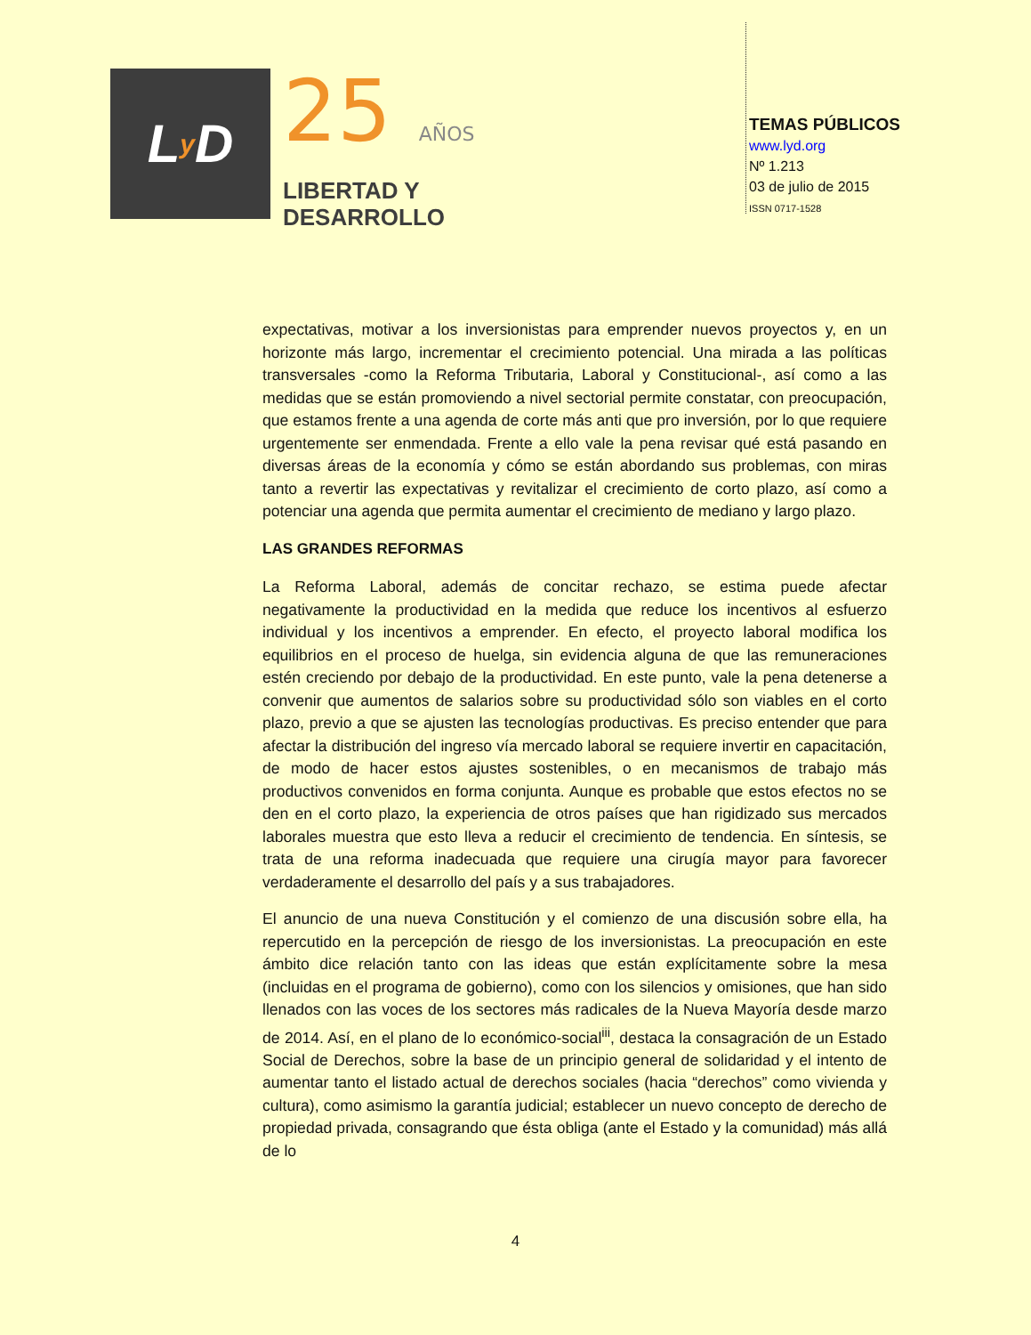L y D
25 AÑOS
LIBERTAD Y
DESARROLLO
TEMAS PÚBLICOS
www.lyd.org
Nº 1.213
03 de julio de 2015
ISSN 0717-1528
expectativas, motivar a los inversionistas para emprender nuevos proyectos y, en un horizonte más largo, incrementar el crecimiento potencial. Una mirada a las políticas transversales -como la Reforma Tributaria, Laboral y Constitucional-, así como a las medidas que se están promoviendo a nivel sectorial permite constatar, con preocupación, que estamos frente a una agenda de corte más anti que pro inversión, por lo que requiere urgentemente ser enmendada. Frente a ello vale la pena revisar qué está pasando en diversas áreas de la economía y cómo se están abordando sus problemas, con miras tanto a revertir las expectativas y revitalizar el crecimiento de corto plazo, así como a potenciar una agenda que permita aumentar el crecimiento de mediano y largo plazo.
LAS GRANDES REFORMAS
La Reforma Laboral, además de concitar rechazo, se estima puede afectar negativamente la productividad en la medida que reduce los incentivos al esfuerzo individual y los incentivos a emprender. En efecto, el proyecto laboral modifica los equilibrios en el proceso de huelga, sin evidencia alguna de que las remuneraciones estén creciendo por debajo de la productividad. En este punto, vale la pena detenerse a convenir que aumentos de salarios sobre su productividad sólo son viables en el corto plazo, previo a que se ajusten las tecnologías productivas. Es preciso entender que para afectar la distribución del ingreso vía mercado laboral se requiere invertir en capacitación, de modo de hacer estos ajustes sostenibles, o en mecanismos de trabajo más productivos convenidos en forma conjunta. Aunque es probable que estos efectos no se den en el corto plazo, la experiencia de otros países que han rigidizado sus mercados laborales muestra que esto lleva a reducir el crecimiento de tendencia. En síntesis, se trata de una reforma inadecuada que requiere una cirugía mayor para favorecer verdaderamente el desarrollo del país y a sus trabajadores.
El anuncio de una nueva Constitución y el comienzo de una discusión sobre ella, ha repercutido en la percepción de riesgo de los inversionistas. La preocupación en este ámbito dice relación tanto con las ideas que están explícitamente sobre la mesa (incluidas en el programa de gobierno), como con los silencios y omisiones, que han sido llenados con las voces de los sectores más radicales de la Nueva Mayoría desde marzo de 2014. Así, en el plano de lo económico-social<sup>iii</sup>, destaca la consagración de un Estado Social de Derechos, sobre la base de un principio general de solidaridad y el intento de aumentar tanto el listado actual de derechos sociales (hacia “derechos” como vivienda y cultura), como asimismo la garantía judicial; establecer un nuevo concepto de derecho de propiedad privada, consagrando que ésta obliga (ante el Estado y la comunidad) más allá de lo
4